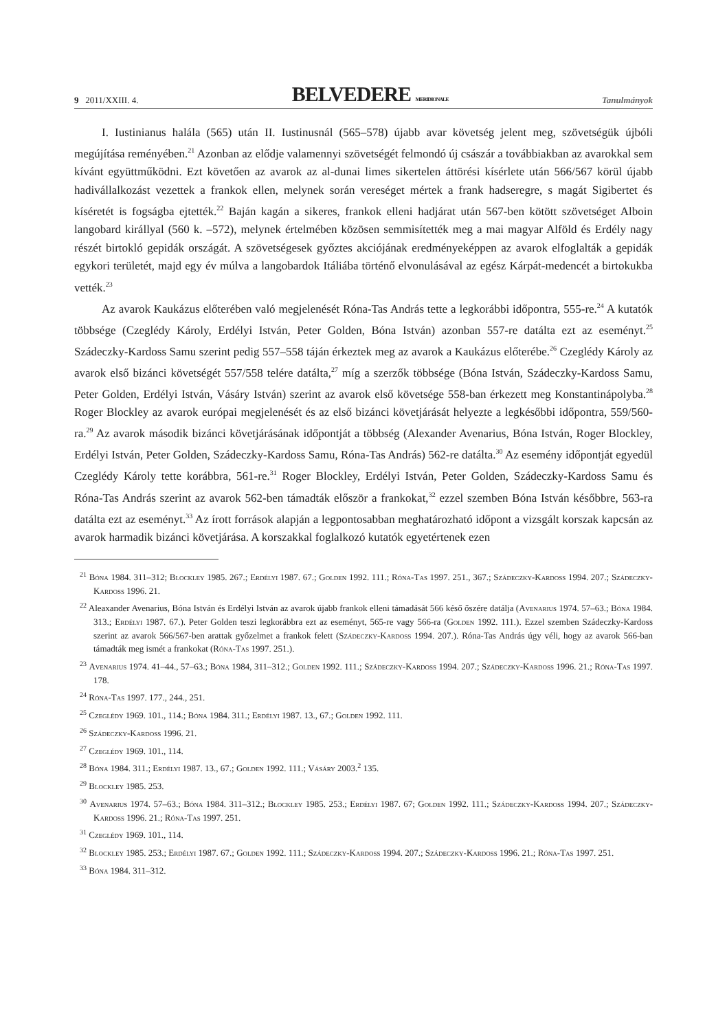9 2011/XXIII. 4. BELVEDERE MERIDIONALE Tanulmányok
I. Iustinianus halála (565) után II. Iustinusnál (565–578) újabb avar követség jelent meg, szövetségük újbóli megújítása reményében.<sup>21</sup> Azonban az elődje valamennyi szövetségét felmondó új császár a továbbiakban az avarokkal sem kívánt együttműködni. Ezt követően az avarok az al-dunai limes sikertelen áttörési kísérlete után 566/567 körül újabb hadivállalkozást vezettek a frankok ellen, melynek során vereséget mértek a frank hadseregre, s magát Sigibertet és kíséretét is fogságba ejtették.<sup>22</sup> Baján kagán a sikeres, frankok elleni hadjárat után 567-ben kötött szövetséget Alboin langobard királlyal (560 k. –572), melynek értelmében közösen semmisítették meg a mai magyar Alföld és Erdély nagy részét birtokló gepidák országát. A szövetségesek győztes akciójának eredményeképpen az avarok elfoglalták a gepidák egykori területét, majd egy év múlva a langobardok Itáliába történő elvonulásával az egész Kárpát-medencét a birtokukba vették.<sup>23</sup>
Az avarok Kaukázus előterében való megjelenését Róna-Tas András tette a legkorábbi időpontra, 555-re.<sup>24</sup> A kutatók többsége (Czeglédy Károly, Erdélyi István, Peter Golden, Bóna István) azonban 557-re datálta ezt az eseményt.<sup>25</sup> Szádeczky-Kardoss Samu szerint pedig 557–558 táján érkeztek meg az avarok a Kaukázus előterébe.<sup>26</sup> Czeglédy Károly az avarok első bizánci követségét 557/558 telére datálta,<sup>27</sup> míg a szerzők többsége (Bóna István, Szádeczky-Kardoss Samu, Peter Golden, Erdélyi István, Vásáry István) szerint az avarok első követsége 558-ban érkezett meg Konstantinápolyba.<sup>28</sup> Roger Blockley az avarok európai megjelenését és az első bizánci követjárását helyezte a legkésőbbi időpontra, 559/560-ra.<sup>29</sup> Az avarok második bizánci követjárásának időpontját a többség (Alexander Avenarius, Bóna István, Roger Blockley, Erdélyi István, Peter Golden, Szádeczky-Kardoss Samu, Róna-Tas András) 562-re datálta.<sup>30</sup> Az esemény időpontját egyedül Czeglédy Károly tette korábbra, 561-re.<sup>31</sup> Roger Blockley, Erdélyi István, Peter Golden, Szádeczky-Kardoss Samu és Róna-Tas András szerint az avarok 562-ben támadták először a frankokat,<sup>32</sup> ezzel szemben Bóna István későbbre, 563-ra datálta ezt az eseményt.<sup>33</sup> Az írott források alapján a legpontosabban meghatározható időpont a vizsgált korszak kapcsán az avarok harmadik bizánci követjárása. A korszakkal foglalkozó kutatók egyetértenek ezen
<sup>21</sup> Bóna 1984. 311–312; Blockley 1985. 267.; Erdélyi 1987. 67.; Golden 1992. 111.; Róna-Tas 1997. 251., 367.; Szádeczky-Kardoss 1994. 207.; Szádeczky-Kardoss 1996. 21.
<sup>22</sup> Aleaxander Avenarius, Bóna István és Erdélyi István az avarok újabb frankok elleni támadását 566 késő őszére datálja (Avenarius 1974. 57–63.; Bóna 1984. 313.; Erdélyi 1987. 67.). Peter Golden teszi legkorábbra ezt az eseményt, 565-re vagy 566-ra (Golden 1992. 111.). Ezzel szemben Szádeczky-Kardoss szerint az avarok 566/567-ben arattak győzelmet a frankok felett (Szádeczky-Kardoss 1994. 207.). Róna-Tas András úgy véli, hogy az avarok 566-ban támadták meg ismét a frankokat (Róna-Tas 1997. 251.).
<sup>23</sup> Avenarius 1974. 41–44., 57–63.; Bóna 1984, 311–312.; Golden 1992. 111.; Szádeczky-Kardoss 1994. 207.; Szádeczky-Kardoss 1996. 21.; Róna-Tas 1997. 178.
<sup>24</sup> Róna-Tas 1997. 177., 244., 251.
<sup>25</sup> Czeglédy 1969. 101., 114.; Bóna 1984. 311.; Erdélyi 1987. 13., 67.; Golden 1992. 111.
<sup>26</sup> Szádeczky-Kardoss 1996. 21.
<sup>27</sup> Czeglédy 1969. 101., 114.
<sup>28</sup> Bóna 1984. 311.; Erdélyi 1987. 13., 67.; Golden 1992. 111.; Vásáry 2003.<sup>2</sup> 135.
<sup>29</sup> Blockley 1985. 253.
<sup>30</sup> Avenarius 1974. 57–63.; Bóna 1984. 311–312.; Blockley 1985. 253.; Erdélyi 1987. 67; Golden 1992. 111.; Szádeczky-Kardoss 1994. 207.; Szádeczky-Kardoss 1996. 21.; Róna-Tas 1997. 251.
<sup>31</sup> Czeglédy 1969. 101., 114.
<sup>32</sup> Blockley 1985. 253.; Erdélyi 1987. 67.; Golden 1992. 111.; Szádeczky-Kardoss 1994. 207.; Szádeczky-Kardoss 1996. 21.; Róna-Tas 1997. 251.
<sup>33</sup> Bóna 1984. 311–312.